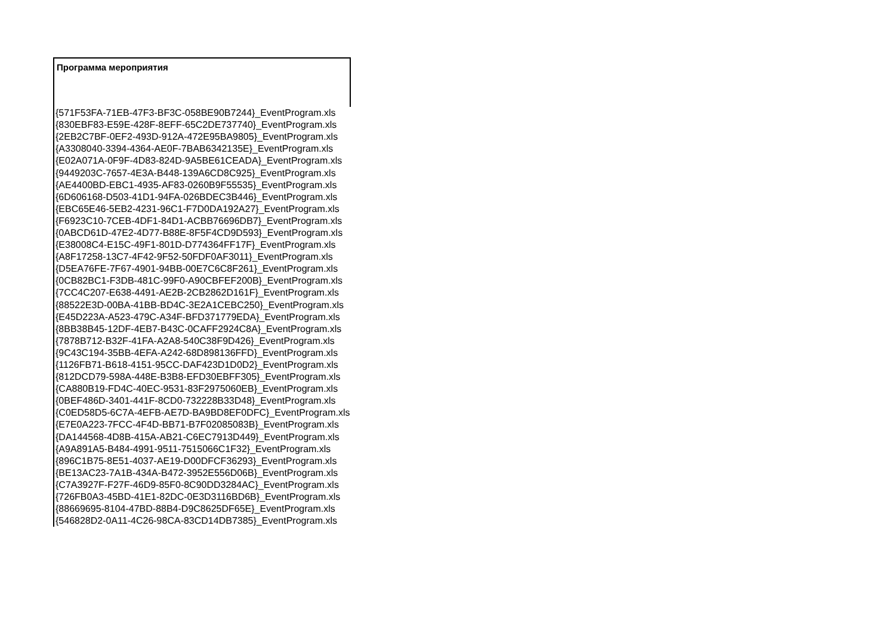| Программа мероприятия |
| --- |
| {571F53FA-71EB-47F3-BF3C-058BE90B7244}_EventProgram.xls |
| {830EBF83-E59E-428F-8EFF-65C2DE737740}_EventProgram.xls |
| {2EB2C7BF-0EF2-493D-912A-472E95BA9805}_EventProgram.xls |
| {A3308040-3394-4364-AE0F-7BAB6342135E}_EventProgram.xls |
| {E02A071A-0F9F-4D83-824D-9A5BE61CEADA}_EventProgram.xls |
| {9449203C-7657-4E3A-B448-139A6CD8C925}_EventProgram.xls |
| {AE4400BD-EBC1-4935-AF83-0260B9F55535}_EventProgram.xls |
| {6D606168-D503-41D1-94FA-026BDEC3B446}_EventProgram.xls |
| {EBC65E46-5EB2-4231-96C1-F7D0DA192A27}_EventProgram.xls |
| {F6923C10-7CEB-4DF1-84D1-ACBB76696DB7}_EventProgram.xls |
| {0ABCD61D-47E2-4D77-B88E-8F5F4CD9D593}_EventProgram.xls |
| {E38008C4-E15C-49F1-801D-D774364FF17F}_EventProgram.xls |
| {A8F17258-13C7-4F42-9F52-50FDF0AF3011}_EventProgram.xls |
| {D5EA76FE-7F67-4901-94BB-00E7C6C8F261}_EventProgram.xls |
| {0CB82BC1-F3DB-481C-99F0-A90CBFEF200B}_EventProgram.xls |
| {7CC4C207-E638-4491-AE2B-2CB2862D161F}_EventProgram.xls |
| {88522E3D-00BA-41BB-BD4C-3E2A1CEBC250}_EventProgram.xls |
| {E45D223A-A523-479C-A34F-BFD371779EDA}_EventProgram.xls |
| {8BB38B45-12DF-4EB7-B43C-0CAFF2924C8A}_EventProgram.xls |
| {7878B712-B32F-41FA-A2A8-540C38F9D426}_EventProgram.xls |
| {9C43C194-35BB-4EFA-A242-68D898136FFD}_EventProgram.xls |
| {1126FB71-B618-4151-95CC-DAF423D1D0D2}_EventProgram.xls |
| {812DCD79-598A-448E-B3B8-EFD30EBFF305}_EventProgram.xls |
| {CA880B19-FD4C-40EC-9531-83F2975060EB}_EventProgram.xls |
| {0BEF486D-3401-441F-8CD0-732228B33D48}_EventProgram.xls |
| {C0ED58D5-6C7A-4EFB-AE7D-BA9BD8EF0DFC}_EventProgram.xls |
| {E7E0A223-7FCC-4F4D-BB71-B7F02085083B}_EventProgram.xls |
| {DA144568-4D8B-415A-AB21-C6EC7913D449}_EventProgram.xls |
| {A9A891A5-B484-4991-9511-7515066C1F32}_EventProgram.xls |
| {896C1B75-8E51-4037-AE19-D00DFCF36293}_EventProgram.xls |
| {BE13AC23-7A1B-434A-B472-3952E556D06B}_EventProgram.xls |
| {C7A3927F-F27F-46D9-85F0-8C90DD3284AC}_EventProgram.xls |
| {726FB0A3-45BD-41E1-82DC-0E3D3116BD6B}_EventProgram.xls |
| {88669695-8104-47BD-88B4-D9C8625DF65E}_EventProgram.xls |
| {546828D2-0A11-4C26-98CA-83CD14DB7385}_EventProgram.xls |